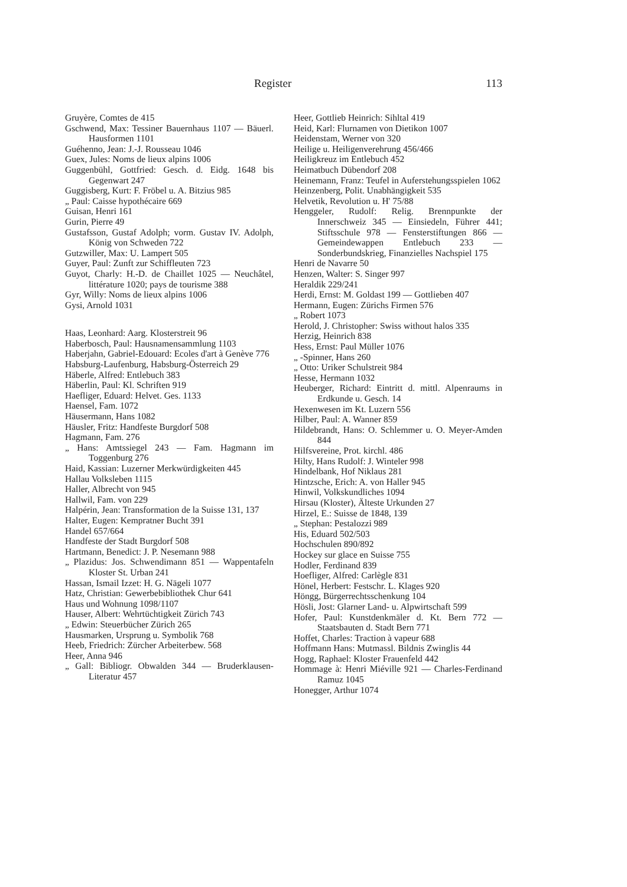Register 113
Gruyère, Comtes de 415
Gschwend, Max: Tessiner Bauernhaus 1107 — Bäuerl. Hausformen 1101
Guéhenno, Jean: J.-J. Rousseau 1046
Guex, Jules: Noms de lieux alpins 1006
Guggenbühl, Gottfried: Gesch. d. Eidg. 1648 bis Gegenwart 247
Guggisberg, Kurt: F. Fröbel u. A. Bitzius 985
„ Paul: Caisse hypothécaire 669
Guisan, Henri 161
Gurin, Pierre 49
Gustafsson, Gustaf Adolph; vorm. Gustav IV. Adolph, König von Schweden 722
Gutzwiller, Max: U. Lampert 505
Guyer, Paul: Zunft zur Schiffleuten 723
Guyot, Charly: H.-D. de Chaillet 1025 — Neuchâtel, littérature 1020; pays de tourisme 388
Gyr, Willy: Noms de lieux alpins 1006
Gysi, Arnold 1031
Haas, Leonhard: Aarg. Klosterstreit 96
Haberbosch, Paul: Hausnamensammlung 1103
Haberjahn, Gabriel-Edouard: Ecoles d'art à Genève 776
Habsburg-Laufenburg, Habsburg-Österreich 29
Häberle, Alfred: Entlebuch 383
Häberlin, Paul: Kl. Schriften 919
Haefliger, Eduard: Helvet. Ges. 1133
Haensel, Fam. 1072
Häusermann, Hans 1082
Häusler, Fritz: Handfeste Burgdorf 508
Hagmann, Fam. 276
„ Hans: Amtssiegel 243 — Fam. Hagmann im Toggenburg 276
Haid, Kassian: Luzerner Merkwürdigkeiten 445
Hallau Volksleben 1115
Haller, Albrecht von 945
Hallwil, Fam. von 229
Halpérin, Jean: Transformation de la Suisse 131, 137
Halter, Eugen: Kempratner Bucht 391
Handel 657/664
Handfeste der Stadt Burgdorf 508
Hartmann, Benedict: J. P. Nesemann 988
„ Plazidus: Jos. Schwendimann 851 — Wappentafeln Kloster St. Urban 241
Hassan, Ismail Izzet: H. G. Nägeli 1077
Hatz, Christian: Gewerbebibliothek Chur 641
Haus und Wohnung 1098/1107
Hauser, Albert: Wehrtüchtigkeit Zürich 743
„ Edwin: Steuerbücher Zürich 265
Hausmarken, Ursprung u. Symbolik 768
Heeb, Friedrich: Zürcher Arbeiterbew. 568
Heer, Anna 946
„ Gall: Bibliogr. Obwalden 344 — Bruderklausen-Literatur 457
Heer, Gottlieb Heinrich: Sihltal 419
Heid, Karl: Flurnamen von Dietikon 1007
Heidenstam, Werner von 320
Heilige u. Heiligenverehrung 456/466
Heiligkreuz im Entlebuch 452
Heimatbuch Dübendorf 208
Heinemann, Franz: Teufel in Auferstehungsspielen 1062
Heinzenberg, Polit. Unabhängigkeit 535
Helvetik, Revolution u. H' 75/88
Henggeler, Rudolf: Relig. Brennpunkte der Innerschweiz 345 — Einsiedeln, Führer 441; Stiftsschule 978 — Fensterstiftungen 866 — Gemeindewappen Entlebuch 233 — Sonderbundskrieg, Finanzielles Nachspiel 175
Henri de Navarre 50
Henzen, Walter: S. Singer 997
Heraldik 229/241
Herdi, Ernst: M. Goldast 199 — Gottlieben 407
Hermann, Eugen: Zürichs Firmen 576
„ Robert 1073
Herold, J. Christopher: Swiss without halos 335
Herzig, Heinrich 838
Hess, Ernst: Paul Müller 1076
„ -Spinner, Hans 260
„ Otto: Uriker Schulstreit 984
Hesse, Hermann 1032
Heuberger, Richard: Eintritt d. mittl. Alpenraums in Erdkunde u. Gesch. 14
Hexenwesen im Kt. Luzern 556
Hilber, Paul: A. Wanner 859
Hildebrandt, Hans: O. Schlemmer u. O. Meyer-Amden 844
Hilfsvereine, Prot. kirchl. 486
Hilty, Hans Rudolf: J. Winteler 998
Hindelbank, Hof Niklaus 281
Hintzsche, Erich: A. von Haller 945
Hinwil, Volkskundliches 1094
Hirsau (Kloster), Älteste Urkunden 27
Hirzel, E.: Suisse de 1848, 139
„ Stephan: Pestalozzi 989
His, Eduard 502/503
Hochschulen 890/892
Hockey sur glace en Suisse 755
Hodler, Ferdinand 839
Hoefliger, Alfred: Carlègle 831
Hönel, Herbert: Festschr. L. Klages 920
Höngg, Bürgerrechtsschenkung 104
Hösli, Jost: Glarner Land- u. Alpwirtschaft 599
Hofer, Paul: Kunstdenkmäler d. Kt. Bern 772 — Staatsbauten d. Stadt Bern 771
Hoffet, Charles: Traction à vapeur 688
Hoffmann Hans: Mutmassl. Bildnis Zwinglis 44
Hogg, Raphael: Kloster Frauenfeld 442
Hommage à: Henri Miéville 921 — Charles-Ferdinand Ramuz 1045
Honegger, Arthur 1074